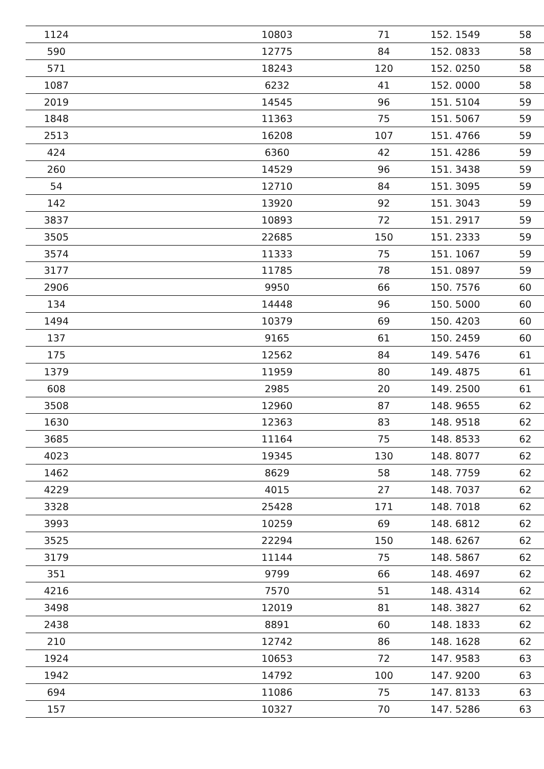| 1124 | | 10803 | 71 | 152. 1549 | 58 |
| 590 | | 12775 | 84 | 152. 0833 | 58 |
| 571 | | 18243 | 120 | 152. 0250 | 58 |
| 1087 | | 6232 | 41 | 152. 0000 | 58 |
| 2019 | | 14545 | 96 | 151. 5104 | 59 |
| 1848 | | 11363 | 75 | 151. 5067 | 59 |
| 2513 | | 16208 | 107 | 151. 4766 | 59 |
| 424 | | 6360 | 42 | 151. 4286 | 59 |
| 260 | | 14529 | 96 | 151. 3438 | 59 |
| 54 | | 12710 | 84 | 151. 3095 | 59 |
| 142 | | 13920 | 92 | 151. 3043 | 59 |
| 3837 | | 10893 | 72 | 151. 2917 | 59 |
| 3505 | | 22685 | 150 | 151. 2333 | 59 |
| 3574 | | 11333 | 75 | 151. 1067 | 59 |
| 3177 | | 11785 | 78 | 151. 0897 | 59 |
| 2906 | | 9950 | 66 | 150. 7576 | 60 |
| 134 | | 14448 | 96 | 150. 5000 | 60 |
| 1494 | | 10379 | 69 | 150. 4203 | 60 |
| 137 | | 9165 | 61 | 150. 2459 | 60 |
| 175 | | 12562 | 84 | 149. 5476 | 61 |
| 1379 | | 11959 | 80 | 149. 4875 | 61 |
| 608 | | 2985 | 20 | 149. 2500 | 61 |
| 3508 | | 12960 | 87 | 148. 9655 | 62 |
| 1630 | | 12363 | 83 | 148. 9518 | 62 |
| 3685 | | 11164 | 75 | 148. 8533 | 62 |
| 4023 | | 19345 | 130 | 148. 8077 | 62 |
| 1462 | | 8629 | 58 | 148. 7759 | 62 |
| 4229 | | 4015 | 27 | 148. 7037 | 62 |
| 3328 | | 25428 | 171 | 148. 7018 | 62 |
| 3993 | | 10259 | 69 | 148. 6812 | 62 |
| 3525 | | 22294 | 150 | 148. 6267 | 62 |
| 3179 | | 11144 | 75 | 148. 5867 | 62 |
| 351 | | 9799 | 66 | 148. 4697 | 62 |
| 4216 | | 7570 | 51 | 148. 4314 | 62 |
| 3498 | | 12019 | 81 | 148. 3827 | 62 |
| 2438 | | 8891 | 60 | 148. 1833 | 62 |
| 210 | | 12742 | 86 | 148. 1628 | 62 |
| 1924 | | 10653 | 72 | 147. 9583 | 63 |
| 1942 | | 14792 | 100 | 147. 9200 | 63 |
| 694 | | 11086 | 75 | 147. 8133 | 63 |
| 157 | | 10327 | 70 | 147. 5286 | 63 |